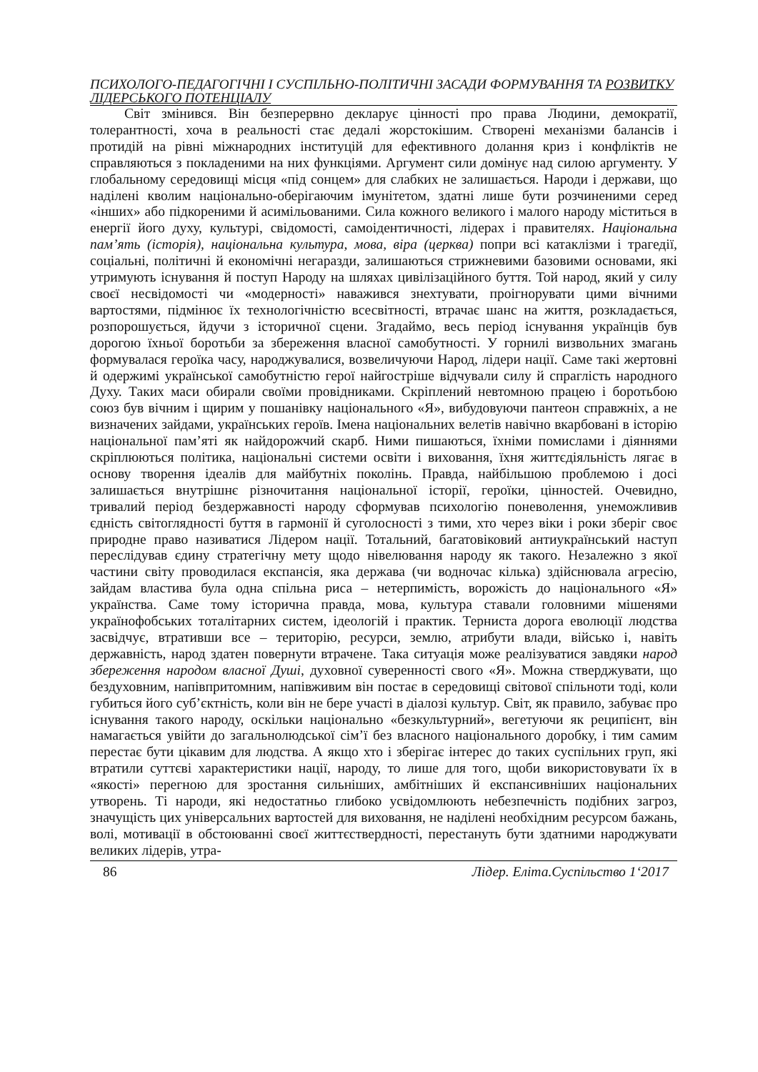ПСИХОЛОГО-ПЕДАГОГІЧНІ І СУСПІЛЬНО-ПОЛІТИЧНІ ЗАСАДИ ФОРМУВАННЯ ТА РОЗВИТКУ ЛІДЕРСЬКОГО ПОТЕНЦІАЛУ
Світ змінився. Він безперервно декларує цінності про права Людини, демократії, толерантності, хоча в реальності стає дедалі жорстокішим. Створені механізми балансів і протидій на рівні міжнародних інституцій для ефективного долання криз і конфліктів не справляються з покладеними на них функціями. Аргумент сили домінує над силою аргументу. У глобальному середовищі місця «під сонцем» для слабких не залишається. Народи і держави, що наділені кволим національно-оберігаючим імунітетом, здатні лише бути розчиненими серед «інших» або підкореними й асимільованими. Сила кожного великого і малого народу міститься в енергії його духу, культурі, свідомості, самоідентичності, лідерах і правителях. Національна пам’ять (історія), національна культура, мова, віра (церква) попри всі катаклізми і трагедії, соціальні, політичні й економічні негаразди, залишаються стрижневими базовими основами, які утримують існування й поступ Народу на шляхах цивілізаційного буття. Той народ, який у силу своєї несвідомості чи «модерності» наважився знехтувати, проігнорувати цими вічними вартостями, підмінює їх технологічністю всесвітності, втрачає шанс на життя, розкладається, розпорошується, йдучи з історичної сцени. Згадаймо, весь період існування українців був дорогою їхньої боротьби за збереження власної самобутності. У горнилі визвольних змагань формувалася героїка часу, народжувалися, возвеличуючи Народ, лідери нації. Саме такі жертовні й одержимі української самобутністю герої найгостріше відчували силу й спраглість народного Духу. Таких маси обирали своїми провідниками. Скріплений невтомною працею і боротьбою союз був вічним і щирим у пошанівку національного «Я», вибудовуючи пантеон справжніх, а не визначених зайдами, українських героїв. Імена національних велетів навічно вкарбовані в історію національної пам’яті як найдорожчий скарб. Ними пишаються, їхніми помислами і діяннями скріплюються політика, національні системи освіти і виховання, їхня життєдіяльність лягає в основу творення ідеалів для майбутніх поколінь. Правда, найбільшою проблемою і досі залишається внутрішнє різночитання національної історії, героїки, цінностей. Очевидно, тривалий період бездержавності народу сформував психологію поневолення, унеможливив єдність світоглядності буття в гармонії й суголосності з тими, хто через віки і роки зберіг своє природне право називатися Лідером нації. Тотальний, багатовіковий антиукраїнський наступ переслідував єдину стратегічну мету щодо нівелювання народу як такого. Незалежно з якої частини світу проводилася експансія, яка держава (чи водночас кілька) здійснювала агресію, зайдам властива була одна спільна риса – нетерпимість, ворожість до національного «Я» українства. Саме тому історична правда, мова, культура ставали головними мішенями українофобських тоталітарних систем, ідеологій і практик. Терниста дорога еволюції людства засвідчує, втративши все – територію, ресурси, землю, атрибути влади, військо і, навіть державність, народ здатен повернути втрачене. Така ситуація може реалізуватися завдяки народ збереження народом власної Душі, духовної суверенності свого «Я». Можна стверджувати, що бездуховним, напівпритомним, напівживим він постає в середовищі світової спільноти тоді, коли губиться його суб’єктність, коли він не бере участі в діалозі культур. Світ, як правило, забуває про існування такого народу, оскільки національно «безкультурний», вегетуючи як реципієнт, він намагається увійти до загальнолюдської сім’ї без власного національного доробку, і тим самим перестає бути цікавим для людства. А якщо хто і зберігає інтерес до таких суспільних груп, які втратили суттєві характеристики нації, народу, то лише для того, щоби використовувати їх в «якості» перегною для зростання сильніших, амбітніших й експансивніших національних утворень. Ті народи, які недостатньо глибоко усвідомлюють небезпечність подібних загроз, значущість цих універсальних вартостей для виховання, не наділені необхідним ресурсом бажань, волі, мотивації в обстоюванні своєї життєствердності, перестануть бути здатними народжувати великих лідерів, утра-
86 Лідер. Еліта.Суспільство 1‘2017